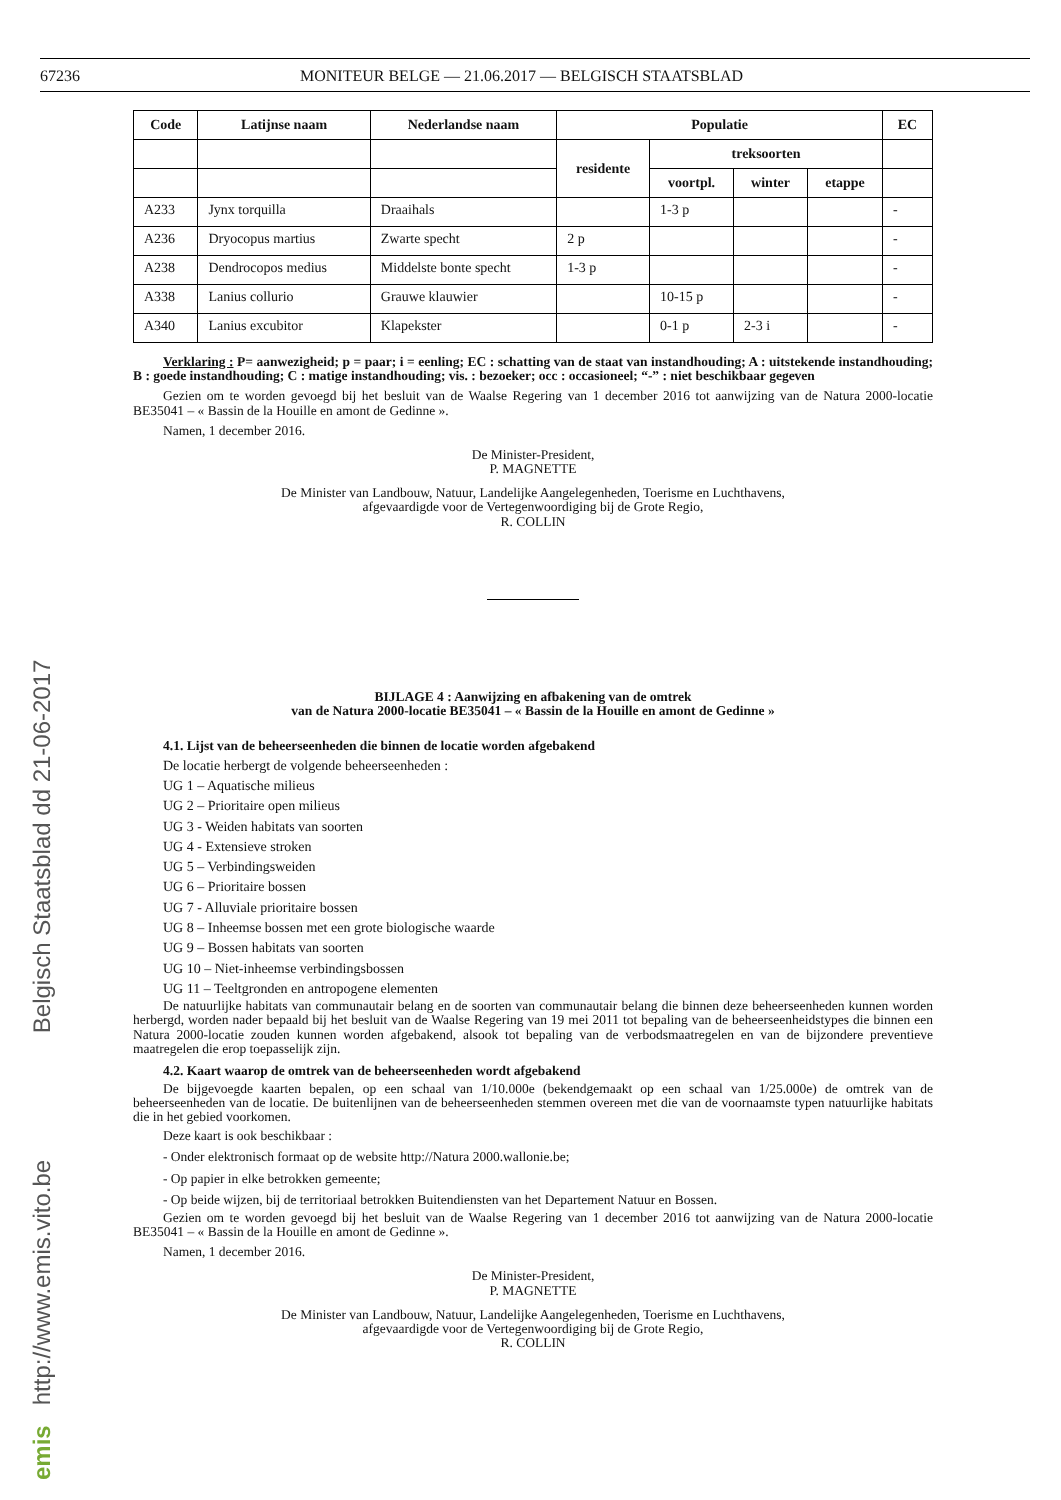67236 MONITEUR BELGE — 21.06.2017 — BELGISCH STAATSBLAD
| Code | Latijnse naam | Nederlandse naam | Populatie | | | | EC |
| --- | --- | --- | --- | --- | --- | --- | --- |
| | | | residente | treksoorten | | | |
| | | | | voortpl. | winter | etappe | |
| A233 | Jynx torquilla | Draaihals | | 1-3 p | | | - |
| A236 | Dryocopus martius | Zwarte specht | 2 p | | | | - |
| A238 | Dendrocopos medius | Middelste bonte specht | 1-3 p | | | | - |
| A338 | Lanius collurio | Grauwe klauwier | | 10-15 p | | | - |
| A340 | Lanius excubitor | Klapekster | | 0-1 p | 2-3 i | | - |
Verklaring : P= aanwezigheid; p = paar; i = eenling; EC : schatting van de staat van instandhouding; A : uitstekende instandhouding; B : goede instandhouding; C : matige instandhouding; vis. : bezoeker; occ : occasioneel; “-” : niet beschikbaar gegeven
Gezien om te worden gevoegd bij het besluit van de Waalse Regering van 1 december 2016 tot aanwijzing van de Natura 2000-locatie BE35041 – « Bassin de la Houille en amont de Gedinne ».
Namen, 1 december 2016.
De Minister-President,
P. MAGNETTE
De Minister van Landbouw, Natuur, Landelijke Aangelegenheden, Toerisme en Luchthavens,
afgevaardigde voor de Vertegenwoordiging bij de Grote Regio,
R. COLLIN
BIJLAGE 4 : Aanwijzing en afbakening van de omtrek
van de Natura 2000-locatie BE35041 – « Bassin de la Houille en amont de Gedinne »
4.1. Lijst van de beheerseenheden die binnen de locatie worden afgebakend
De locatie herbergt de volgende beheerseenheden :
UG 1 – Aquatische milieus
UG 2 – Prioritaire open milieus
UG 3 - Weiden habitats van soorten
UG 4 - Extensieve stroken
UG 5 – Verbindingsweiden
UG 6 – Prioritaire bossen
UG 7 - Alluviale prioritaire bossen
UG 8 – Inheemse bossen met een grote biologische waarde
UG 9 – Bossen habitats van soorten
UG 10 – Niet-inheemse verbindingsbossen
UG 11 – Teeltgronden en antropogene elementen
De natuurlijke habitats van communautair belang en de soorten van communautair belang die binnen deze beheerseenheden kunnen worden herbergd, worden nader bepaald bij het besluit van de Waalse Regering van 19 mei 2011 tot bepaling van de beheerseenheidstypes die binnen een Natura 2000-locatie zouden kunnen worden afgebakend, alsook tot bepaling van de verbodsmaatregelen en van de bijzondere preventieve maatregelen die erop toepasselijk zijn.
4.2. Kaart waarop de omtrek van de beheerseenheden wordt afgebakend
De bijgevoegde kaarten bepalen, op een schaal van 1/10.000e (bekendgemaakt op een schaal van 1/25.000e) de omtrek van de beheerseenheden van de locatie. De buitenlijnen van de beheerseenheden stemmen overeen met die van de voornaamste typen natuurlijke habitats die in het gebied voorkomen.
Deze kaart is ook beschikbaar :
- Onder elektronisch formaat op de website http://Natura 2000.wallonie.be;
- Op papier in elke betrokken gemeente;
- Op beide wijzen, bij de territoriaal betrokken Buitendiensten van het Departement Natuur en Bossen.
Gezien om te worden gevoegd bij het besluit van de Waalse Regering van 1 december 2016 tot aanwijzing van de Natura 2000-locatie BE35041 – « Bassin de la Houille en amont de Gedinne ».
Namen, 1 december 2016.
De Minister-President,
P. MAGNETTE
De Minister van Landbouw, Natuur, Landelijke Aangelegenheden, Toerisme en Luchthavens,
afgevaardigde voor de Vertegenwoordiging bij de Grote Regio,
R. COLLIN
emis http://www.emis.vito.be Belgisch Staatsblad dd 21-06-2017